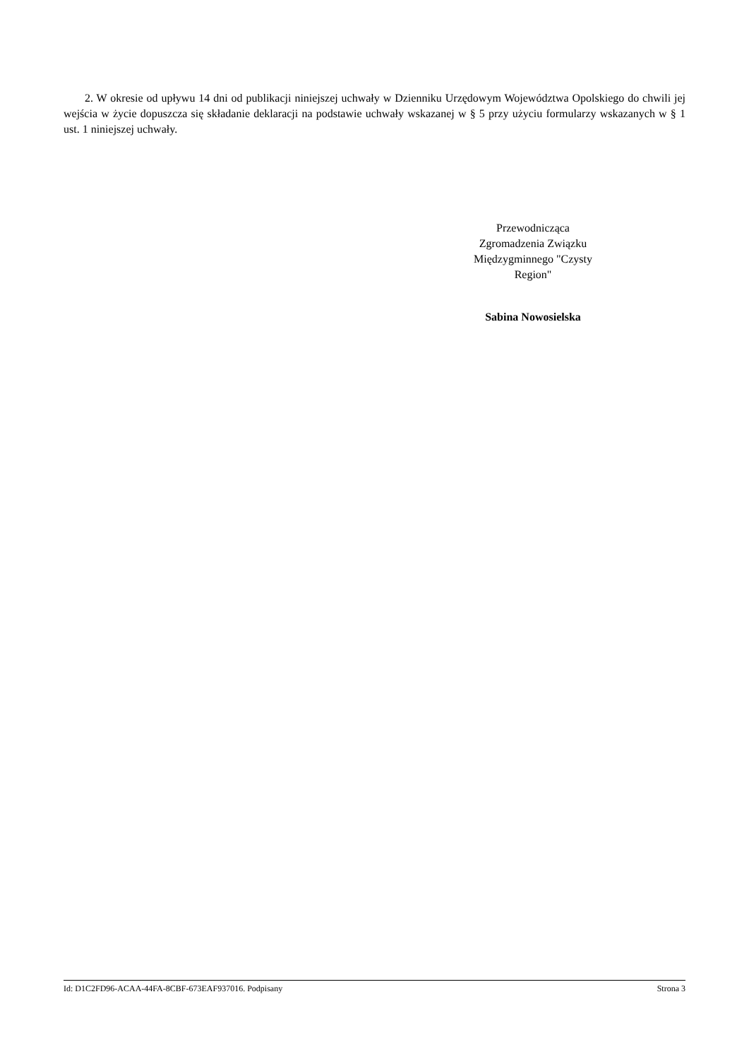2. W okresie od upływu 14 dni od publikacji niniejszej uchwały w Dzienniku Urzędowym Województwa Opolskiego do chwili jej wejścia w życie dopuszcza się składanie deklaracji na podstawie uchwały wskazanej w § 5 przy użyciu formularzy wskazanych w § 1 ust. 1 niniejszej uchwały.
Przewodnicząca
Zgromadzenia Związku
Międzygminnego "Czysty
Region"
Sabina Nowosielska
Id: D1C2FD96-ACAA-44FA-8CBF-673EAF937016. Podpisany Strona 3